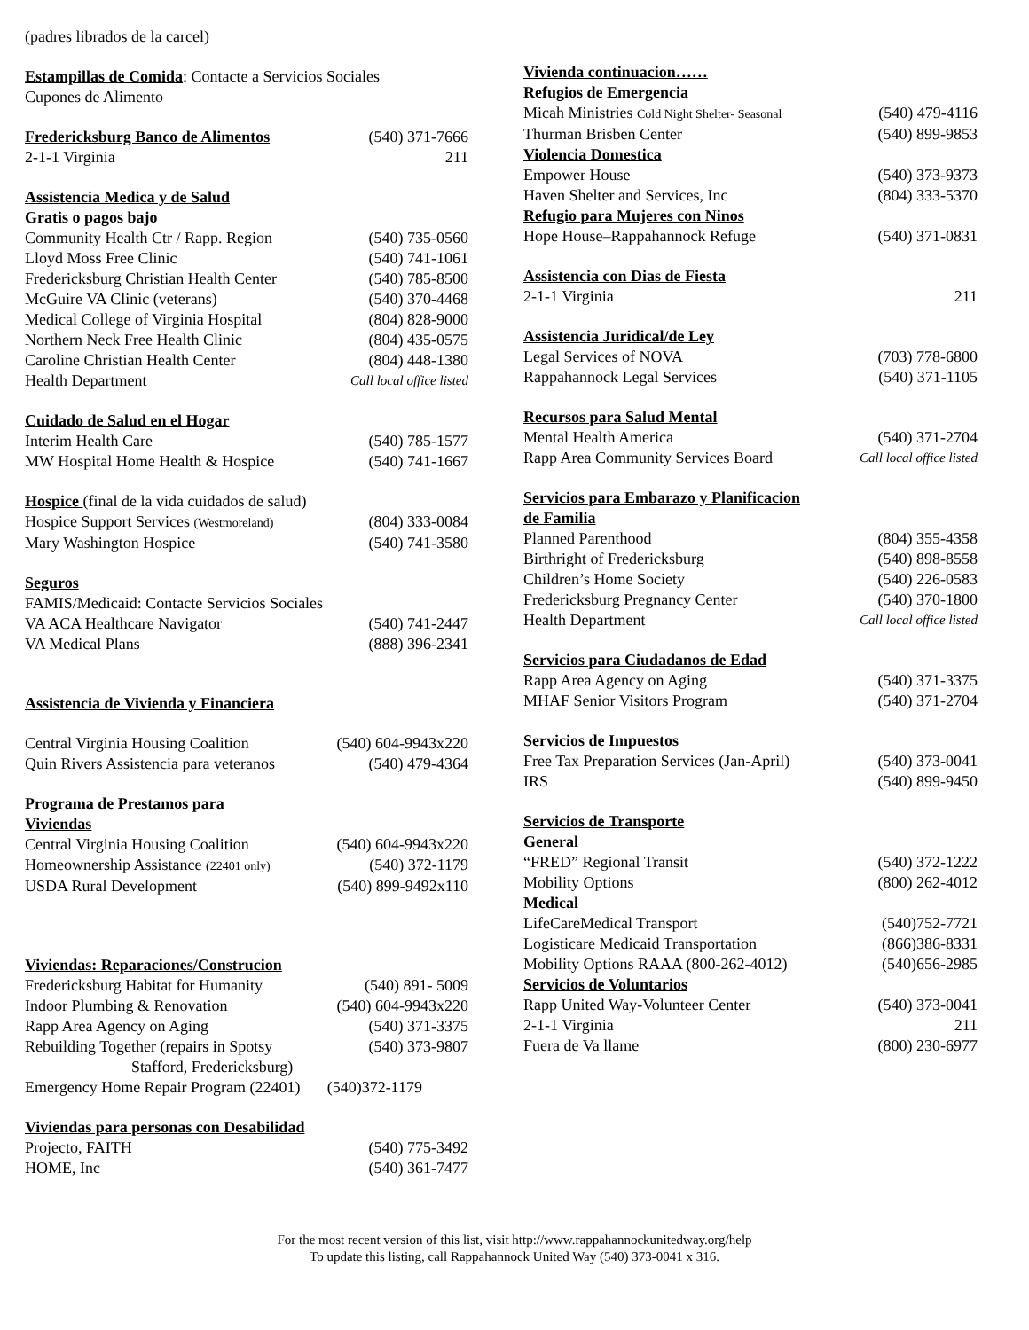| (padres librados de la carcel) | |
| Estampillas de Comida : Contacte a Servicios Sociales | |
| Cupones de Alimento | |
| Fredericksburg Banco de Alimentos | (540) 371-7666 |
| 2-1-1 Virginia | 211 |
| Assistencia Medica y de Salud | |
| Gratis o pagos bajo | |
| Community Health Ctr / Rapp. Region | (540) 735-0560 |
| Lloyd Moss Free Clinic | (540) 741-1061 |
| Fredericksburg Christian Health Center | (540) 785-8500 |
| McGuire VA Clinic (veterans) | (540) 370-4468 |
| Medical College of Virginia Hospital | (804) 828-9000 |
| Northern Neck Free Health Clinic | (804) 435-0575 |
| Caroline Christian Health Center | (804) 448-1380 |
| Health Department | Call local office listed |
| Cuidado de Salud en el Hogar | |
| Interim Health Care | (540) 785-1577 |
| MW Hospital Home Health & Hospice | (540) 741-1667 |
| Hospice (final de la vida cuidados de salud) | |
| Hospice Support Services (Westmoreland) | (804) 333-0084 |
| Mary Washington Hospice | (540) 741-3580 |
| Seguros | |
| FAMIS/Medicaid: Contacte Servicios Sociales | |
| VA ACA Healthcare Navigator | (540) 741-2447 |
| VA Medical Plans | (888) 396-2341 |
| Assistencia de Vivienda y Financiera | |
| Central Virginia Housing Coalition | (540) 604-9943x220 |
| Quin Rivers Assistencia para veteranos | (540) 479-4364 |
| Programa de Prestamos para Viviendas | |
| Central Virginia Housing Coalition | (540) 604-9943x220 |
| Homeownership Assistance (22401 only) | (540) 372-1179 |
| USDA Rural Development | (540) 899-9492x110 |
| Viviendas: Reparaciones/Construcion | |
| Fredericksburg Habitat for Humanity | (540) 891- 5009 |
| Indoor Plumbing & Renovation | (540) 604-9943x220 |
| Rapp Area Agency on Aging | (540) 371-3375 |
| Rebuilding Together (repairs in Spotsy Stafford, Fredericksburg) | (540) 373-9807 |
| Emergency Home Repair Program (22401) | (540)372-1179 |
| Viviendas para personas con Desabilidad | |
| Projecto, FAITH | (540) 775-3492 |
| HOME, Inc | (540) 361-7477 |
| Vivienda continuacion…… | |
| Refugios de Emergencia | |
| Micah Ministries Cold Night Shelter- Seasonal | (540) 479-4116 |
| Thurman Brisben Center | (540) 899-9853 |
| Violencia Domestica | |
| Empower House | (540) 373-9373 |
| Haven Shelter and Services, Inc | (804) 333-5370 |
| Refugio para Mujeres con Ninos | |
| Hope House–Rappahannock Refuge | (540) 371-0831 |
| Assistencia con Dias de Fiesta | |
| 2-1-1 Virginia | 211 |
| Assistencia Juridical/de Ley | |
| Legal Services of NOVA | (703) 778-6800 |
| Rappahannock Legal Services | (540) 371-1105 |
| Recursos para Salud Mental | |
| Mental Health America | (540) 371-2704 |
| Rapp Area Community Services Board | Call local office listed |
| Servicios para Embarazo y Planificacion de Familia | |
| Planned Parenthood | (804) 355-4358 |
| Birthright of Fredericksburg | (540) 898-8558 |
| Children’s Home Society | (540) 226-0583 |
| Fredericksburg Pregnancy Center | (540) 370-1800 |
| Health Department | Call local office listed |
| Servicios para Ciudadanos de Edad | |
| Rapp Area Agency on Aging | (540) 371-3375 |
| MHAF Senior Visitors Program | (540) 371-2704 |
| Servicios de Impuestos | |
| Free Tax Preparation Services (Jan-April) | (540) 373-0041 |
| IRS | (540) 899-9450 |
| Servicios de Transporte | |
| General | |
| “FRED” Regional Transit | (540) 372-1222 |
| Mobility Options | (800) 262-4012 |
| Medical | |
| LifeCareMedical Transport | (540)752-7721 |
| Logisticare Medicaid Transportation | (866)386-8331 |
| Mobility Options RAAA (800-262-4012) | (540)656-2985 |
| Servicios de Voluntarios | |
| Rapp United Way-Volunteer Center | (540) 373-0041 |
| 2-1-1 Virginia | 211 |
| Fuera de Va llame | (800) 230-6977 |
For the most recent version of this list, visit http://www.rappahannockunitedway.org/help
To update this listing, call Rappahannock United Way (540) 373-0041 x 316.